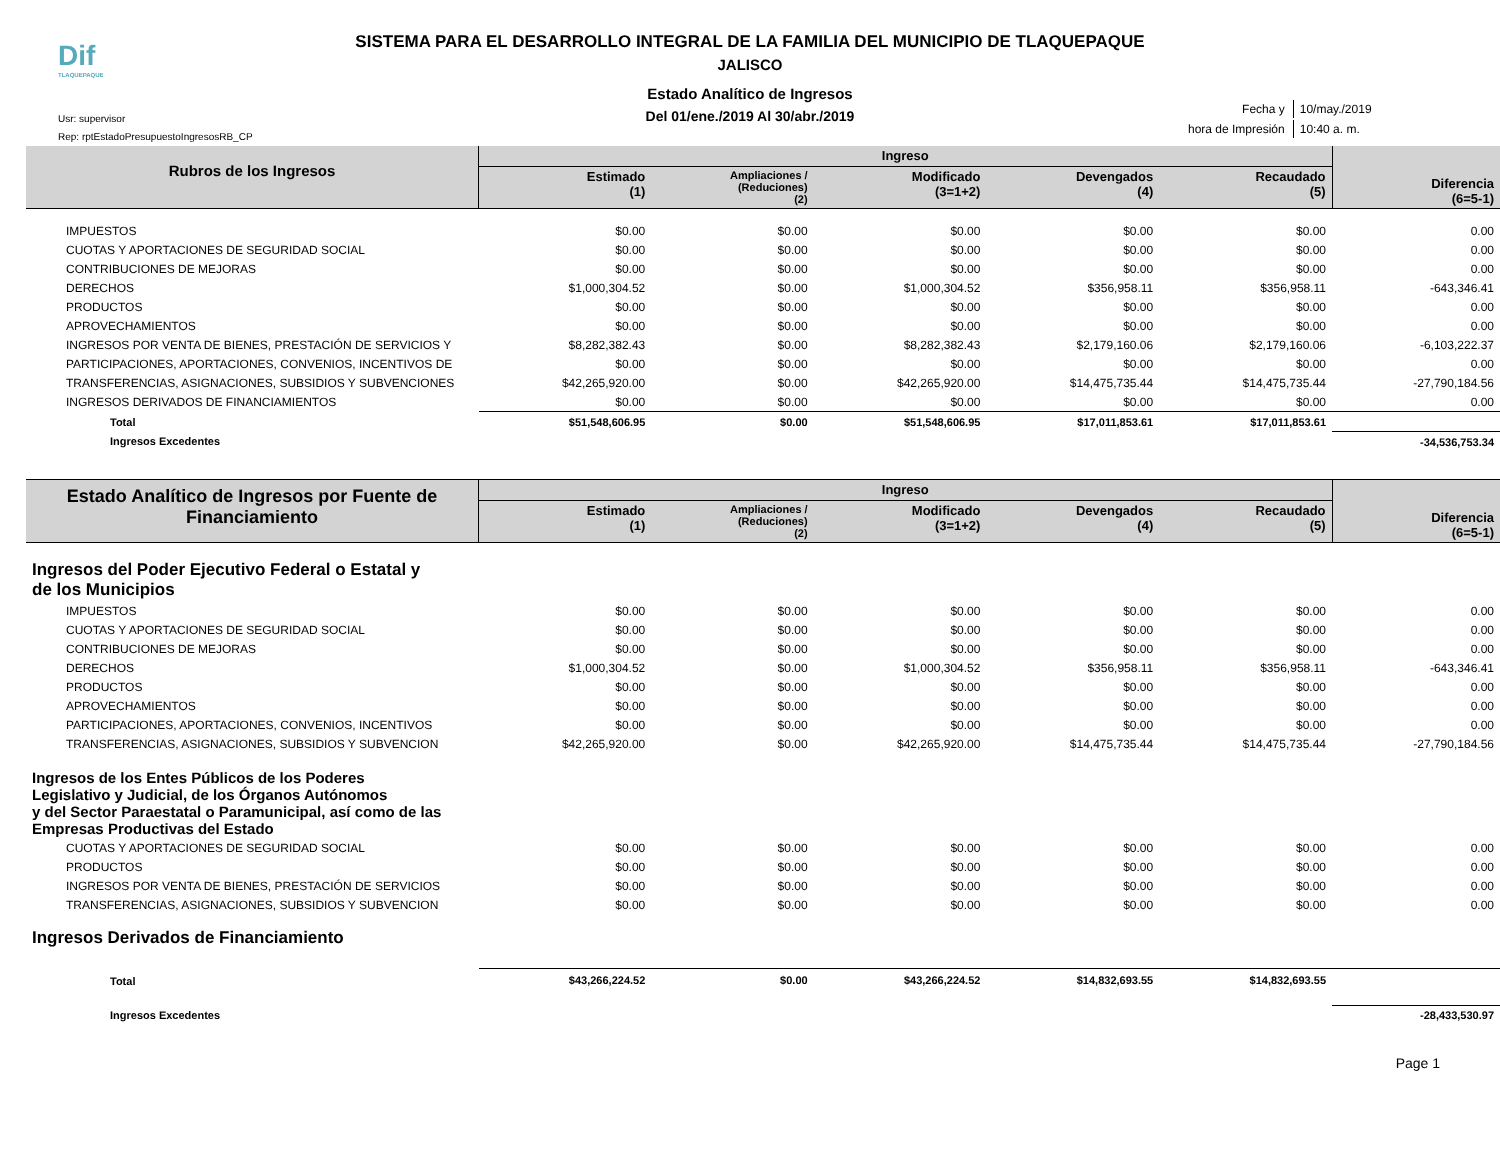Dif
TLAQUEPAQUE
Usr: supervisor
Rep: rptEstadoPresupuestoIngresosRB_CP
| Fecha y | 10/may./2019 |
| hora de Impresión | 10:40 a. m. |
SISTEMA PARA EL DESARROLLO INTEGRAL DE LA FAMILIA DEL MUNICIPIO DE TLAQUEPAQUE
JALISCO
Estado Analítico de Ingresos
Del 01/ene./2019 Al 30/abr./2019
| Rubros de los Ingresos | Ingreso | | | | | Diferencia (6=5-1) |
| --- | --- | --- | --- | --- | --- | --- |
| | Estimado (1) | Ampliaciones / (Reduciones) (2) | Modificado (3=1+2) | Devengados (4) | Recaudado (5) | |
| IMPUESTOS | $0.00 | $0.00 | $0.00 | $0.00 | $0.00 | 0.00 |
| CUOTAS Y APORTACIONES DE SEGURIDAD SOCIAL | $0.00 | $0.00 | $0.00 | $0.00 | $0.00 | 0.00 |
| CONTRIBUCIONES DE MEJORAS | $0.00 | $0.00 | $0.00 | $0.00 | $0.00 | 0.00 |
| DERECHOS | $1,000,304.52 | $0.00 | $1,000,304.52 | $356,958.11 | $356,958.11 | -643,346.41 |
| PRODUCTOS | $0.00 | $0.00 | $0.00 | $0.00 | $0.00 | 0.00 |
| APROVECHAMIENTOS | $0.00 | $0.00 | $0.00 | $0.00 | $0.00 | 0.00 |
| INGRESOS POR VENTA DE BIENES, PRESTACIÓN DE SERVICIOS Y | $8,282,382.43 | $0.00 | $8,282,382.43 | $2,179,160.06 | $2,179,160.06 | -6,103,222.37 |
| PARTICIPACIONES, APORTACIONES, CONVENIOS, INCENTIVOS DE | $0.00 | $0.00 | $0.00 | $0.00 | $0.00 | 0.00 |
| TRANSFERENCIAS, ASIGNACIONES, SUBSIDIOS Y SUBVENCIONES | $42,265,920.00 | $0.00 | $42,265,920.00 | $14,475,735.44 | $14,475,735.44 | -27,790,184.56 |
| INGRESOS DERIVADOS DE FINANCIAMIENTOS | $0.00 | $0.00 | $0.00 | $0.00 | $0.00 | 0.00 |
| Total | $51,548,606.95 | $0.00 | $51,548,606.95 | $17,011,853.61 | $17,011,853.61 | |
| Ingresos Excedentes | | | | | | -34,536,753.34 |
| Estado Analítico de Ingresos por Fuente de Financiamiento | Ingreso | | | | | Diferencia (6=5-1) |
| --- | --- | --- | --- | --- | --- | --- |
| | Estimado (1) | Ampliaciones / (Reduciones) (2) | Modificado (3=1+2) | Devengados (4) | Recaudado (5) | |
| Ingresos del Poder Ejecutivo Federal o Estatal y de los Municipios | | | | | | |
| IMPUESTOS | $0.00 | $0.00 | $0.00 | $0.00 | $0.00 | 0.00 |
| CUOTAS Y APORTACIONES DE SEGURIDAD SOCIAL | $0.00 | $0.00 | $0.00 | $0.00 | $0.00 | 0.00 |
| CONTRIBUCIONES DE MEJORAS | $0.00 | $0.00 | $0.00 | $0.00 | $0.00 | 0.00 |
| DERECHOS | $1,000,304.52 | $0.00 | $1,000,304.52 | $356,958.11 | $356,958.11 | -643,346.41 |
| PRODUCTOS | $0.00 | $0.00 | $0.00 | $0.00 | $0.00 | 0.00 |
| APROVECHAMIENTOS | $0.00 | $0.00 | $0.00 | $0.00 | $0.00 | 0.00 |
| PARTICIPACIONES, APORTACIONES, CONVENIOS, INCENTIVOS | $0.00 | $0.00 | $0.00 | $0.00 | $0.00 | 0.00 |
| TRANSFERENCIAS, ASIGNACIONES, SUBSIDIOS Y SUBVENCION | $42,265,920.00 | $0.00 | $42,265,920.00 | $14,475,735.44 | $14,475,735.44 | -27,790,184.56 |
| Ingresos de los Entes Públicos de los Poderes Legislativo y Judicial, de los Órganos Autónomos y del Sector Paraestatal o Paramunicipal, así como de las Empresas Productivas del Estado | | | | | | |
| CUOTAS Y APORTACIONES DE SEGURIDAD SOCIAL | $0.00 | $0.00 | $0.00 | $0.00 | $0.00 | 0.00 |
| PRODUCTOS | $0.00 | $0.00 | $0.00 | $0.00 | $0.00 | 0.00 |
| INGRESOS POR VENTA DE BIENES, PRESTACIÓN DE SERVICIOS | $0.00 | $0.00 | $0.00 | $0.00 | $0.00 | 0.00 |
| TRANSFERENCIAS, ASIGNACIONES, SUBSIDIOS Y SUBVENCION | $0.00 | $0.00 | $0.00 | $0.00 | $0.00 | 0.00 |
| Ingresos Derivados de Financiamiento | | | | | | |
| Total | $43,266,224.52 | $0.00 | $43,266,224.52 | $14,832,693.55 | $14,832,693.55 | |
| Ingresos Excedentes | | | | | | -28,433,530.97 |
Page 1